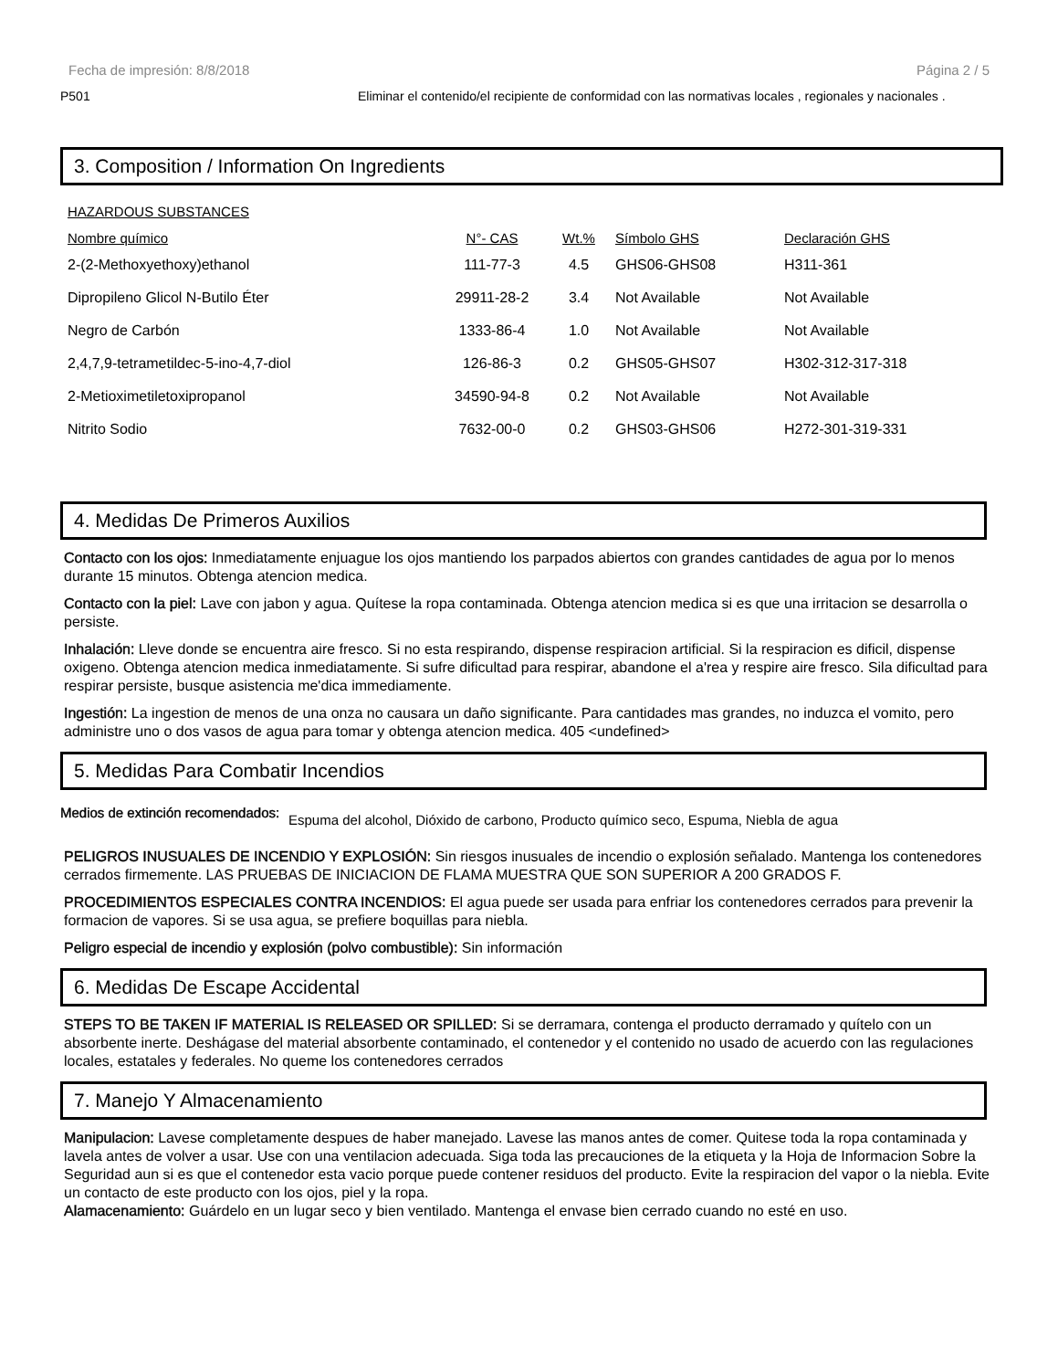Fecha de impresión: 8/8/2018 Página 2 / 5
P501 Eliminar el contenido/el recipiente de conformidad con las normativas locales , regionales y nacionales .
3. Composition / Information On Ingredients
HAZARDOUS SUBSTANCES
| Nombre químico | N°- CAS | Wt.% | Símbolo GHS | Declaración GHS |
| --- | --- | --- | --- | --- |
| 2-(2-Methoxyethoxy)ethanol | 111-77-3 | 4.5 | GHS06-GHS08 | H311-361 |
| Dipropileno Glicol N-Butilo Éter | 29911-28-2 | 3.4 | Not Available | Not Available |
| Negro de Carbón | 1333-86-4 | 1.0 | Not Available | Not Available |
| 2,4,7,9-tetrametildec-5-ino-4,7-diol | 126-86-3 | 0.2 | GHS05-GHS07 | H302-312-317-318 |
| 2-Metioximetiletoxipropanol | 34590-94-8 | 0.2 | Not Available | Not Available |
| Nitrito Sodio | 7632-00-0 | 0.2 | GHS03-GHS06 | H272-301-319-331 |
4. Medidas De Primeros Auxilios
Contacto con los ojos: Inmediatamente enjuague los ojos mantiendo los parpados abiertos con grandes cantidades de agua por lo menos durante 15 minutos. Obtenga atencion medica.
Contacto con la piel: Lave con jabon y agua. Quítese la ropa contaminada. Obtenga atencion medica si es que una irritacion se desarrolla o persiste.
Inhalación: Lleve donde se encuentra aire fresco. Si no esta respirando, dispense respiracion artificial. Si la respiracion es dificil, dispense oxigeno. Obtenga atencion medica inmediatamente. Si sufre dificultad para respirar, abandone el a'rea y respire aire fresco. Sila dificultad para respirar persiste, busque asistencia me'dica immediamente.
Ingestión: La ingestion de menos de una onza no causara un daño significante. Para cantidades mas grandes, no induzca el vomito, pero administre uno o dos vasos de agua para tomar y obtenga atencion medica. 405 <undefined>
5. Medidas Para Combatir Incendios
Medios de extinción recomendados: Espuma del alcohol, Dióxido de carbono, Producto químico seco, Espuma, Niebla de agua
PELIGROS INUSUALES DE INCENDIO Y EXPLOSIÓN: Sin riesgos inusuales de incendio o explosión señalado. Mantenga los contenedores cerrados firmemente. LAS PRUEBAS DE INICIACION DE FLAMA MUESTRA QUE SON SUPERIOR A 200 GRADOS F.
PROCEDIMIENTOS ESPECIALES CONTRA INCENDIOS: El agua puede ser usada para enfriar los contenedores cerrados para prevenir la formacion de vapores. Si se usa agua, se prefiere boquillas para niebla.
Peligro especial de incendio y explosión (polvo combustible): Sin información
6. Medidas De Escape Accidental
STEPS TO BE TAKEN IF MATERIAL IS RELEASED OR SPILLED: Si se derramara, contenga el producto derramado y quítelo con un absorbente inerte. Deshágase del material absorbente contaminado, el contenedor y el contenido no usado de acuerdo con las regulaciones locales, estatales y federales. No queme los contenedores cerrados
7. Manejo Y Almacenamiento
Manipulacion: Lavese completamente despues de haber manejado. Lavese las manos antes de comer. Quitese toda la ropa contaminada y lavela antes de volver a usar. Use con una ventilacion adecuada. Siga toda las precauciones de la etiqueta y la Hoja de Informacion Sobre la Seguridad aun si es que el contenedor esta vacio porque puede contener residuos del producto. Evite la respiracion del vapor o la niebla. Evite un contacto de este producto con los ojos, piel y la ropa.
Alamacenamiento: Guárdelo en un lugar seco y bien ventilado. Mantenga el envase bien cerrado cuando no esté en uso.